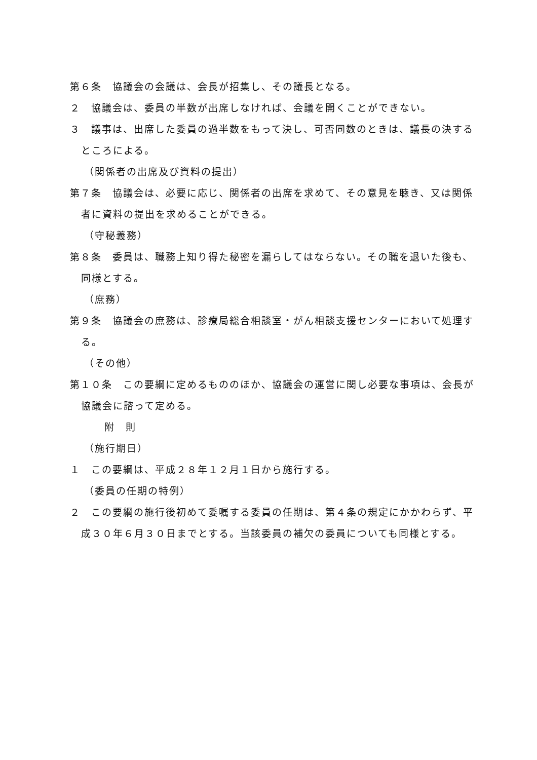第６条　協議会の会議は、会長が招集し、その議長となる。
２　協議会は、委員の半数が出席しなければ、会議を開くことができない。
３　議事は、出席した委員の過半数をもって決し、可否同数のときは、議長の決するところによる。
（関係者の出席及び資料の提出）
第７条　協議会は、必要に応じ、関係者の出席を求めて、その意見を聴き、又は関係者に資料の提出を求めることができる。
（守秘義務）
第８条　委員は、職務上知り得た秘密を漏らしてはならない。その職を退いた後も、同様とする。
（庶務）
第９条　協議会の庶務は、診療局総合相談室・がん相談支援センターにおいて処理する。
（その他）
第１０条　この要綱に定めるもののほか、協議会の運営に関し必要な事項は、会長が協議会に諮って定める。
附　則
（施行期日）
１　この要綱は、平成２８年１２月１日から施行する。
（委員の任期の特例）
２　この要綱の施行後初めて委嘱する委員の任期は、第４条の規定にかかわらず、平成３０年６月３０日までとする。当該委員の補欠の委員についても同様とする。